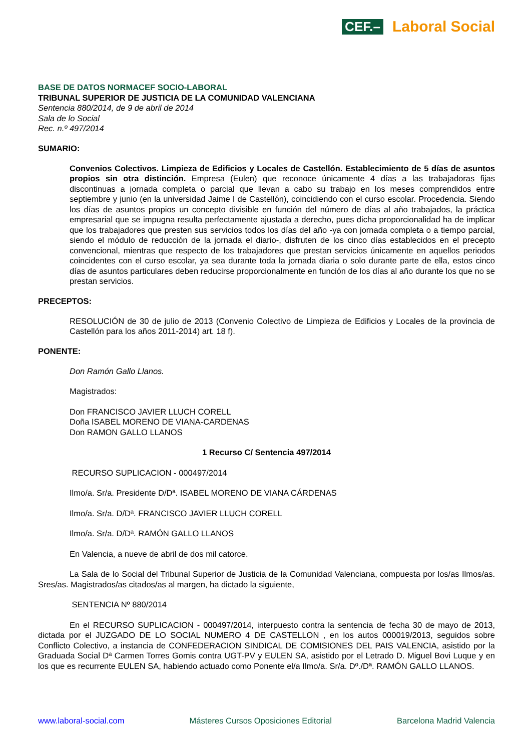CEF.– Laboral Social
BASE DE DATOS NORMACEF SOCIO-LABORAL
TRIBUNAL SUPERIOR DE JUSTICIA DE LA COMUNIDAD VALENCIANA
Sentencia 880/2014, de 9 de abril de 2014
Sala de lo Social
Rec. n.º 497/2014
SUMARIO:
Convenios Colectivos. Limpieza de Edificios y Locales de Castellón. Establecimiento de 5 días de asuntos propios sin otra distinción. Empresa (Eulen) que reconoce únicamente 4 días a las trabajadoras fijas discontinuas a jornada completa o parcial que llevan a cabo su trabajo en los meses comprendidos entre septiembre y junio (en la universidad Jaime I de Castellón), coincidiendo con el curso escolar. Procedencia. Siendo los días de asuntos propios un concepto divisible en función del número de días al año trabajados, la práctica empresarial que se impugna resulta perfectamente ajustada a derecho, pues dicha proporcionalidad ha de implicar que los trabajadores que presten sus servicios todos los días del año -ya con jornada completa o a tiempo parcial, siendo el módulo de reducción de la jornada el diario-, disfruten de los cinco días establecidos en el precepto convencional, mientras que respecto de los trabajadores que prestan servicios únicamente en aquellos periodos coincidentes con el curso escolar, ya sea durante toda la jornada diaria o solo durante parte de ella, estos cinco días de asuntos particulares deben reducirse proporcionalmente en función de los días al año durante los que no se prestan servicios.
PRECEPTOS:
RESOLUCIÓN de 30 de julio de 2013 (Convenio Colectivo de Limpieza de Edificios y Locales de la provincia de Castellón para los años 2011-2014) art. 18 f).
PONENTE:
Don Ramón Gallo Llanos.
Magistrados:
Don FRANCISCO JAVIER LLUCH CORELL
Doña ISABEL MORENO DE VIANA-CARDENAS
Don RAMON GALLO LLANOS
1 Recurso C/ Sentencia 497/2014
RECURSO SUPLICACION - 000497/2014
Ilmo/a. Sr/a. Presidente D/Dª. ISABEL MORENO DE VIANA CÁRDENAS
Ilmo/a. Sr/a. D/Dª. FRANCISCO JAVIER LLUCH CORELL
Ilmo/a. Sr/a. D/Dª. RAMÓN GALLO LLANOS
En Valencia, a nueve de abril de dos mil catorce.
La Sala de lo Social del Tribunal Superior de Justicia de la Comunidad Valenciana, compuesta por los/as Ilmos/as. Sres/as. Magistrados/as citados/as al margen, ha dictado la siguiente,
SENTENCIA Nº 880/2014
En el RECURSO SUPLICACION - 000497/2014, interpuesto contra la sentencia de fecha 30 de mayo de 2013, dictada por el JUZGADO DE LO SOCIAL NUMERO 4 DE CASTELLON , en los autos 000019/2013, seguidos sobre Conflicto Colectivo, a instancia de CONFEDERACION SINDICAL DE COMISIONES DEL PAIS VALENCIA, asistido por la Graduada Social Dª Carmen Torres Gomis contra UGT-PV y EULEN SA, asistido por el Letrado D. Miguel Bovi Luque y en los que es recurrente EULEN SA, habiendo actuado como Ponente el/a Ilmo/a. Sr/a. Dº./Dª. RAMÓN GALLO LLANOS.
www.laboral-social.com Másteres Cursos Oposiciones Editorial Barcelona Madrid Valencia